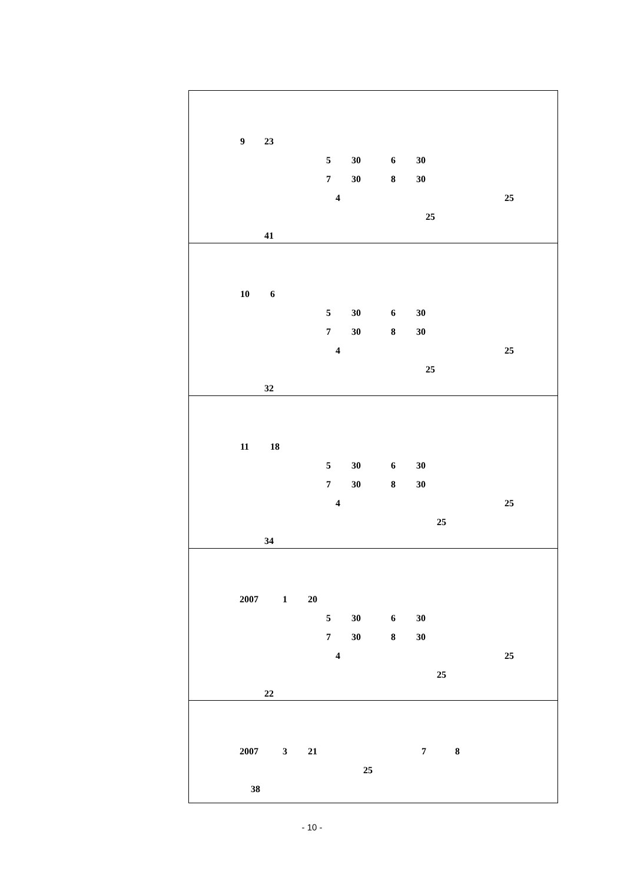9 23
5 30 6 30
7 30 8 30
4 25
25
41
10 6
5 30 6 30
7 30 8 30
4 25
25
32
11 18
5 30 6 30
7 30 8 30
4 25
25
34
2007 1 20
5 30 6 30
7 30 8 30
4 25
25
22
2007 3 21 7 8
25
38
- 10 -